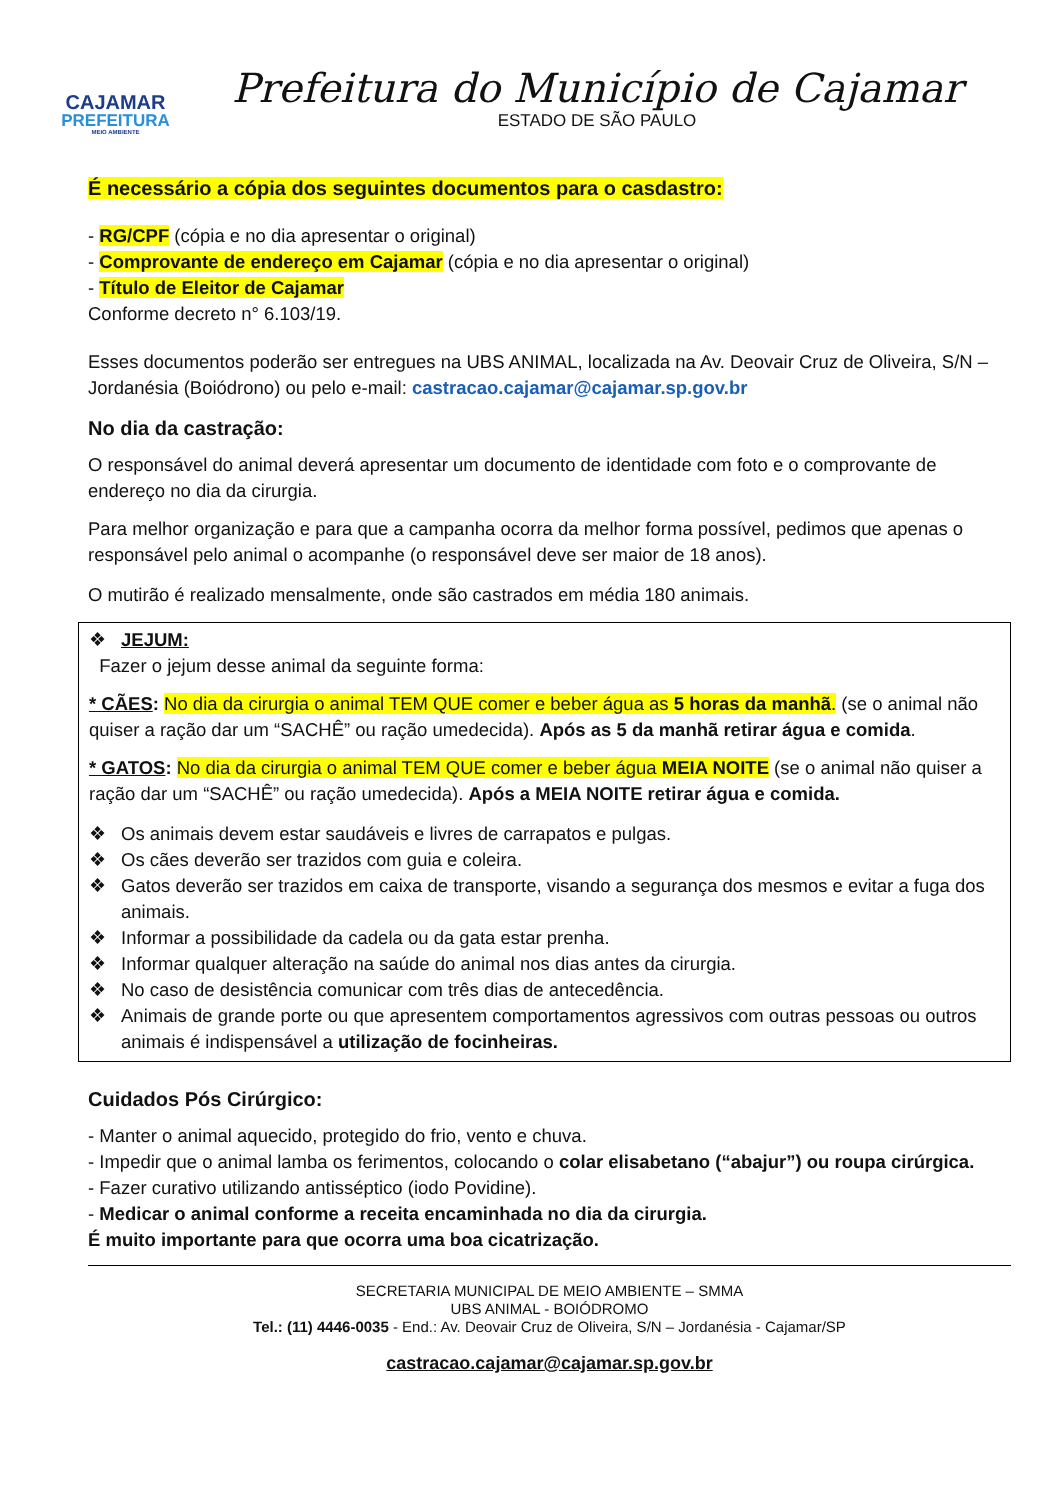CAJAMAR
PREFEITURA
MEIO AMBIENTE
Prefeitura do Município de Cajamar
ESTADO DE SÃO PAULO
É necessário a cópia dos seguintes documentos para o casdastro:
- RG/CPF (cópia e no dia apresentar o original)
- Comprovante de endereço em Cajamar (cópia e no dia apresentar o original)
- Título de Eleitor de Cajamar
Conforme decreto n° 6.103/19.
Esses documentos poderão ser entregues na UBS ANIMAL, localizada na Av. Deovair Cruz de Oliveira, S/N – Jordanésia (Boiódrono) ou pelo e-mail: castracao.cajamar@cajamar.sp.gov.br
No dia da castração:
O responsável do animal deverá apresentar um documento de identidade com foto e o comprovante de endereço no dia da cirurgia.
Para melhor organização e para que a campanha ocorra da melhor forma possível, pedimos que apenas o responsável pelo animal o acompanhe (o responsável deve ser maior de 18 anos).
O mutirão é realizado mensalmente, onde são castrados em média 180 animais.
❖ JEJUM:
Fazer o jejum desse animal da seguinte forma:
* CÃES: No dia da cirurgia o animal TEM QUE comer e beber água as 5 horas da manhã. (se o animal não quiser a ração dar um “SACHÊ” ou ração umedecida). Após as 5 da manhã retirar água e comida.
* GATOS: No dia da cirurgia o animal TEM QUE comer e beber água MEIA NOITE (se o animal não quiser a ração dar um “SACHÊ” ou ração umedecida). Após a MEIA NOITE retirar água e comida.
❖ Os animais devem estar saudáveis e livres de carrapatos e pulgas.
❖ Os cães deverão ser trazidos com guia e coleira.
❖ Gatos deverão ser trazidos em caixa de transporte, visando a segurança dos mesmos e evitar a fuga dos animais.
❖ Informar a possibilidade da cadela ou da gata estar prenha.
❖ Informar qualquer alteração na saúde do animal nos dias antes da cirurgia.
❖ No caso de desistência comunicar com três dias de antecedência.
❖ Animais de grande porte ou que apresentem comportamentos agressivos com outras pessoas ou outros animais é indispensável a utilização de focinheiras.
Cuidados Pós Cirúrgico:
- Manter o animal aquecido, protegido do frio, vento e chuva.
- Impedir que o animal lamba os ferimentos, colocando o colar elisabetano (“abajur”) ou roupa cirúrgica.
- Fazer curativo utilizando antisséptico (iodo Povidine).
- Medicar o animal conforme a receita encaminhada no dia da cirurgia.
É muito importante para que ocorra uma boa cicatrização.
SECRETARIA MUNICIPAL DE MEIO AMBIENTE – SMMA
UBS ANIMAL - BOIÓDROMO
Tel.: (11) 4446-0035 - End.: Av. Deovair Cruz de Oliveira, S/N – Jordanésia - Cajamar/SP
castracao.cajamar@cajamar.sp.gov.br